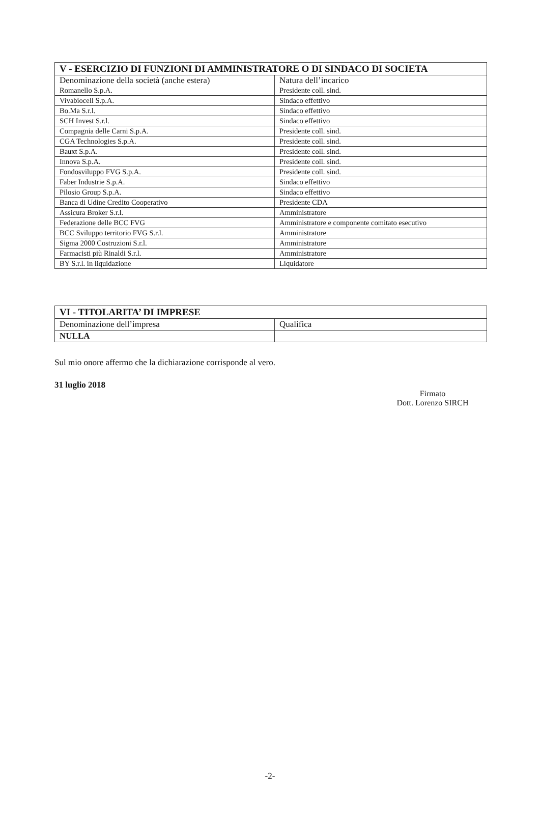| V - ESERCIZIO DI FUNZIONI DI AMMINISTRATORE O DI SINDACO DI SOCIETA | |
| --- | --- |
| Denominazione della società (anche estera) | Natura dell’incarico |
| Romanello S.p.A. | Presidente coll. sind. |
| Vivabiocell S.p.A. | Sindaco effettivo |
| Bo.Ma S.r.l. | Sindaco effettivo |
| SCH Invest S.r.l. | Sindaco effettivo |
| Compagnia delle Carni S.p.A. | Presidente coll. sind. |
| CGA Technologies S.p.A. | Presidente coll. sind. |
| Bauxt S.p.A. | Presidente coll. sind. |
| Innova S.p.A. | Presidente coll. sind. |
| Fondosviluppo FVG S.p.A. | Presidente coll. sind. |
| Faber Industrie S.p.A. | Sindaco effettivo |
| Pilosio Group S.p.A. | Sindaco effettivo |
| Banca di Udine Credito Cooperativo | Presidente CDA |
| Assicura Broker S.r.l. | Amministratore |
| Federazione delle BCC FVG | Amministratore e componente comitato esecutivo |
| BCC Sviluppo territorio FVG S.r.l. | Amministratore |
| Sigma 2000 Costruzioni S.r.l. | Amministratore |
| Farmacisti più Rinaldi S.r.l. | Amministratore |
| BY S.r.l. in liquidazione | Liquidatore |
| VI - TITOLARITA’ DI IMPRESE | |
| --- | --- |
| Denominazione dell’impresa | Qualifica |
| NULLA | |
Sul mio onore affermo che la dichiarazione corrisponde al vero.
31 luglio 2018
Firmato
Dott. Lorenzo SIRCH
-2-